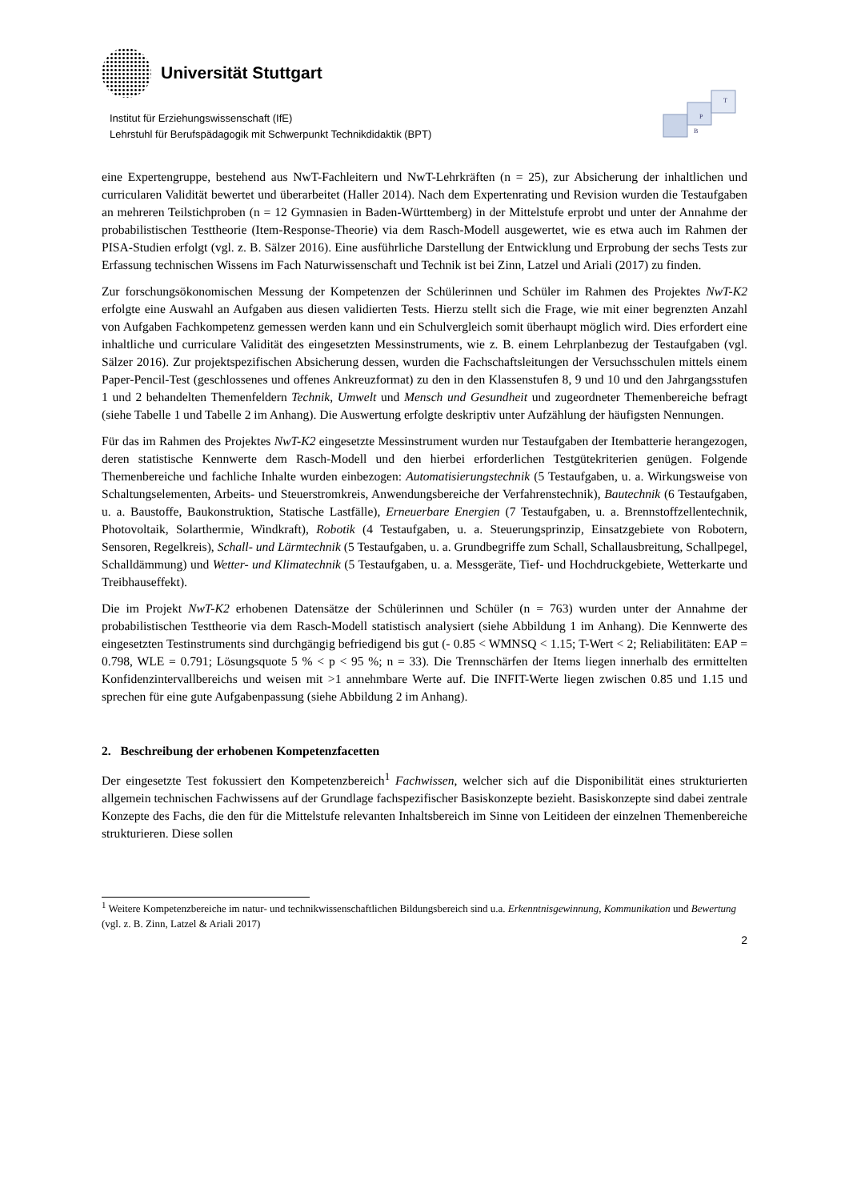Universität Stuttgart
Institut für Erziehungswissenschaft (IfE)
Lehrstuhl für Berufspädagogik mit Schwerpunkt Technikdidaktik (BPT)
B
P
T
eine Expertengruppe, bestehend aus NwT-Fachleitern und NwT-Lehrkräften (n = 25), zur Absicherung der inhaltlichen und curricularen Validität bewertet und überarbeitet (Haller 2014). Nach dem Expertenrating und Revision wurden die Testaufgaben an mehreren Teilstichproben (n = 12 Gymnasien in Baden-Württemberg) in der Mittelstufe erprobt und unter der Annahme der probabilistischen Testtheorie (Item-Response-Theorie) via dem Rasch-Modell ausgewertet, wie es etwa auch im Rahmen der PISA-Studien erfolgt (vgl. z. B. Sälzer 2016). Eine ausführliche Darstellung der Entwicklung und Erprobung der sechs Tests zur Erfassung technischen Wissens im Fach Naturwissenschaft und Technik ist bei Zinn, Latzel und Ariali (2017) zu finden.
Zur forschungsökonomischen Messung der Kompetenzen der Schülerinnen und Schüler im Rahmen des Projektes NwT-K2 erfolgte eine Auswahl an Aufgaben aus diesen validierten Tests. Hierzu stellt sich die Frage, wie mit einer begrenzten Anzahl von Aufgaben Fachkompetenz gemessen werden kann und ein Schulvergleich somit überhaupt möglich wird. Dies erfordert eine inhaltliche und curriculare Validität des eingesetzten Messinstruments, wie z. B. einem Lehrplanbezug der Testaufgaben (vgl. Sälzer 2016). Zur projektspezifischen Absicherung dessen, wurden die Fachschaftsleitungen der Versuchsschulen mittels einem Paper-Pencil-Test (geschlossenes und offenes Ankreuzformat) zu den in den Klassenstufen 8, 9 und 10 und den Jahrgangsstufen 1 und 2 behandelten Themenfeldern Technik, Umwelt und Mensch und Gesundheit und zugeordneter Themenbereiche befragt (siehe Tabelle 1 und Tabelle 2 im Anhang). Die Auswertung erfolgte deskriptiv unter Aufzählung der häufigsten Nennungen.
Für das im Rahmen des Projektes NwT-K2 eingesetzte Messinstrument wurden nur Testaufgaben der Itembatterie herangezogen, deren statistische Kennwerte dem Rasch-Modell und den hierbei erforderlichen Testgütekriterien genügen. Folgende Themenbereiche und fachliche Inhalte wurden einbezogen: Automatisierungstechnik (5 Testaufgaben, u. a. Wirkungsweise von Schaltungselementen, Arbeits- und Steuerstromkreis, Anwendungsbereiche der Verfahrenstechnik), Bautechnik (6 Testaufgaben, u. a. Baustoffe, Baukonstruktion, Statische Lastfälle), Erneuerbare Energien (7 Testaufgaben, u. a. Brennstoffzellentechnik, Photovoltaik, Solarthermie, Windkraft), Robotik (4 Testaufgaben, u. a. Steuerungsprinzip, Einsatzgebiete von Robotern, Sensoren, Regelkreis), Schall- und Lärmtechnik (5 Testaufgaben, u. a. Grundbegriffe zum Schall, Schallausbreitung, Schallpegel, Schalldämmung) und Wetter- und Klimatechnik (5 Testaufgaben, u. a. Messgeräte, Tief- und Hochdruckgebiete, Wetterkarte und Treibhauseffekt).
Die im Projekt NwT-K2 erhobenen Datensätze der Schülerinnen und Schüler (n = 763) wurden unter der Annahme der probabilistischen Testtheorie via dem Rasch-Modell statistisch analysiert (siehe Abbildung 1 im Anhang). Die Kennwerte des eingesetzten Testinstruments sind durchgängig befriedigend bis gut (- 0.85 < WMNSQ < 1.15; T-Wert < 2; Reliabilitäten: EAP = 0.798, WLE = 0.791; Lösungsquote 5 % < p < 95 %; n = 33). Die Trennschärfen der Items liegen innerhalb des ermittelten Konfidenzintervallbereichs und weisen mit >1 annehmbare Werte auf. Die INFIT-Werte liegen zwischen 0.85 und 1.15 und sprechen für eine gute Aufgabenpassung (siehe Abbildung 2 im Anhang).
2. Beschreibung der erhobenen Kompetenzfacetten
Der eingesetzte Test fokussiert den Kompetenzbereich<sup>1</sup> Fachwissen, welcher sich auf die Disponibilität eines strukturierten allgemein technischen Fachwissens auf der Grundlage fachspezifischer Basiskonzepte bezieht. Basiskonzepte sind dabei zentrale Konzepte des Fachs, die den für die Mittelstufe relevanten Inhaltsbereich im Sinne von Leitideen der einzelnen Themenbereiche strukturieren. Diese sollen
<sup>1</sup> Weitere Kompetenzbereiche im natur- und technikwissenschaftlichen Bildungsbereich sind u.a. Erkenntnisgewinnung, Kommunikation und Bewertung (vgl. z. B. Zinn, Latzel & Ariali 2017)
2